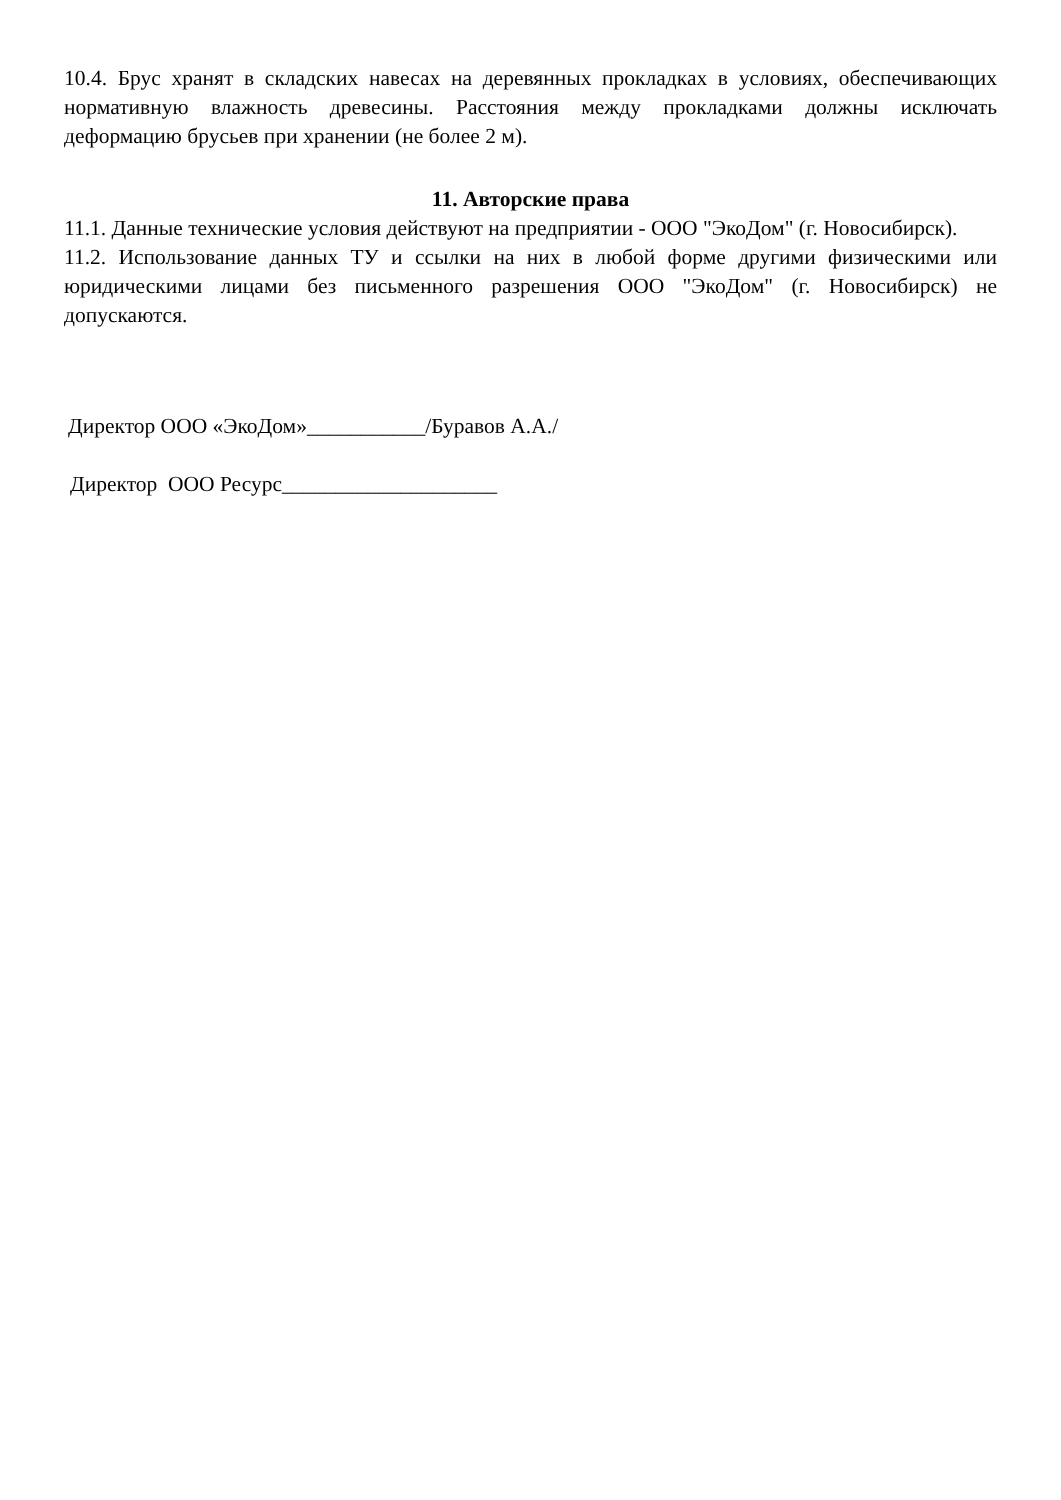10.4. Брус хранят в складских навесах на деревянных прокладках в условиях, обеспечивающих нормативную влажность древесины. Расстояния между прокладками должны исключать деформацию брусьев при хранении (не более 2 м).
11. Авторские права
11.1. Данные технические условия действуют на предприятии - ООО "ЭкоДом" (г. Новосибирск).
11.2. Использование данных ТУ и ссылки на них в любой форме другими физическими или юридическими лицами без письменного разрешения ООО "ЭкоДом" (г. Новосибирск) не допускаются.
Директор ООО «ЭкоДом»___________/Буравов А.А./
Директор ООО Ресурс____________________